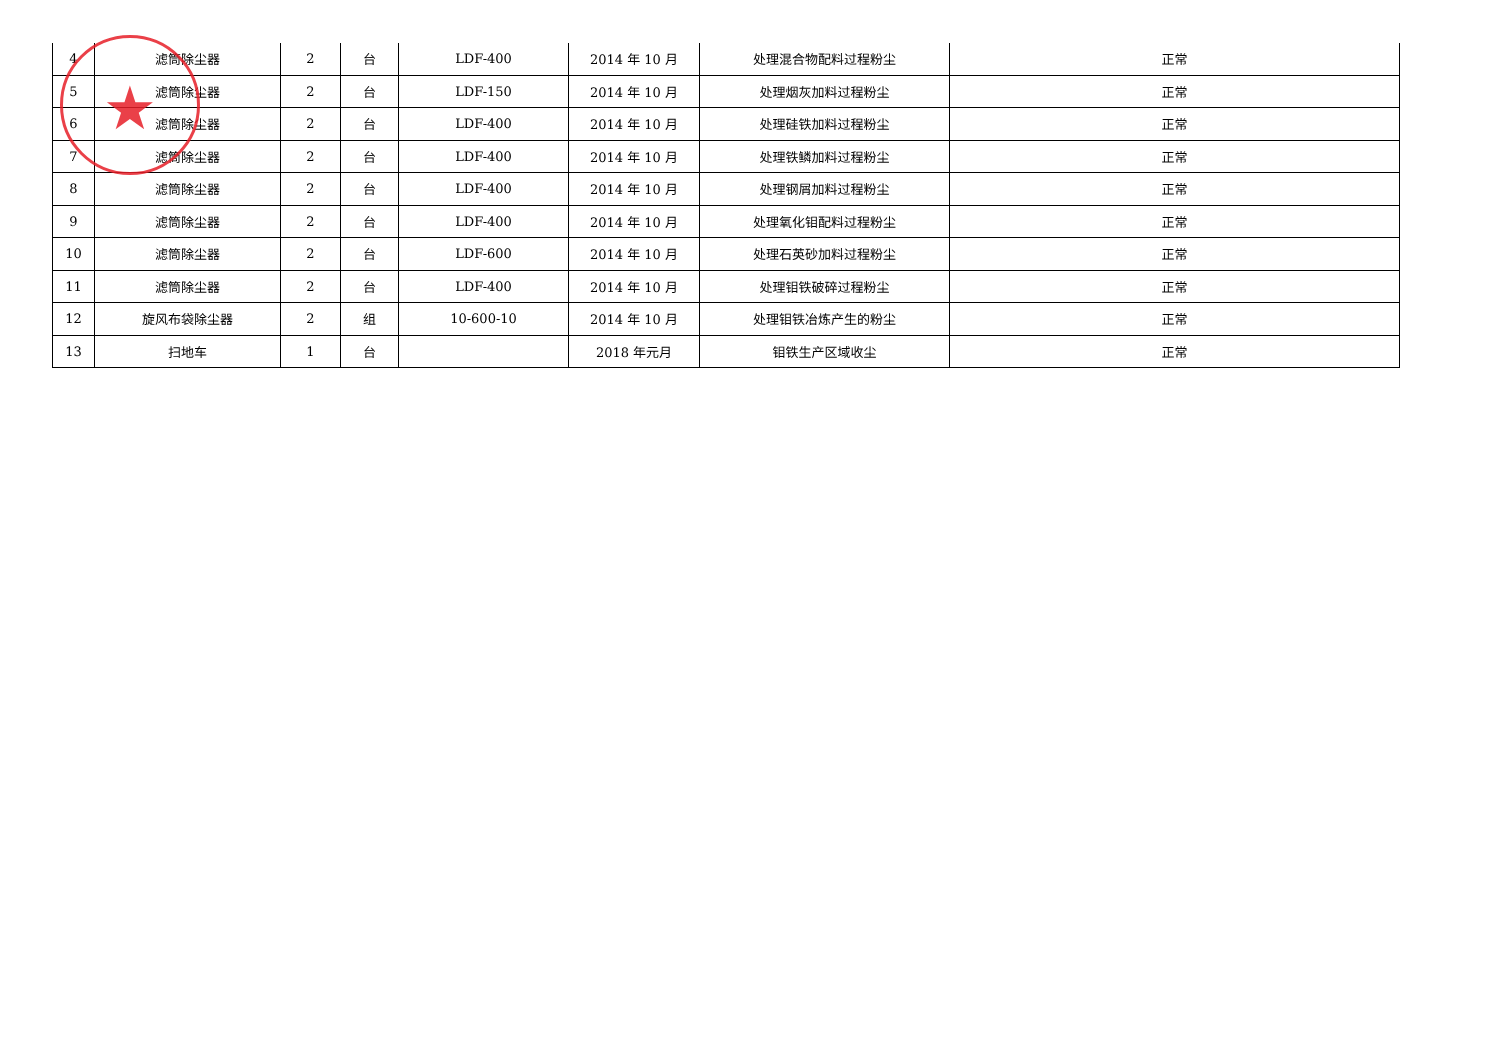| 4 | 滤筒除尘器 | 2 | 台 | LDF-400 | 2014 年 10 月 | 处理混合物配料过程粉尘 | 正常 |
| 5 | 滤筒除尘器 | 2 | 台 | LDF-150 | 2014 年 10 月 | 处理烟灰加料过程粉尘 | 正常 |
| 6 | 滤筒除尘器 | 2 | 台 | LDF-400 | 2014 年 10 月 | 处理硅铁加料过程粉尘 | 正常 |
| 7 | 滤筒除尘器 | 2 | 台 | LDF-400 | 2014 年 10 月 | 处理铁鳞加料过程粉尘 | 正常 |
| 8 | 滤筒除尘器 | 2 | 台 | LDF-400 | 2014 年 10 月 | 处理钢屑加料过程粉尘 | 正常 |
| 9 | 滤筒除尘器 | 2 | 台 | LDF-400 | 2014 年 10 月 | 处理氧化钼配料过程粉尘 | 正常 |
| 10 | 滤筒除尘器 | 2 | 台 | LDF-600 | 2014 年 10 月 | 处理石英砂加料过程粉尘 | 正常 |
| 11 | 滤筒除尘器 | 2 | 台 | LDF-400 | 2014 年 10 月 | 处理钼铁破碎过程粉尘 | 正常 |
| 12 | 旋风布袋除尘器 | 2 | 组 | 10-600-10 | 2014 年 10 月 | 处理钼铁冶炼产生的粉尘 | 正常 |
| 13 | 扫地车 | 1 | 台 | | 2018 年元月 | 钼铁生产区域收尘 | 正常 |
★